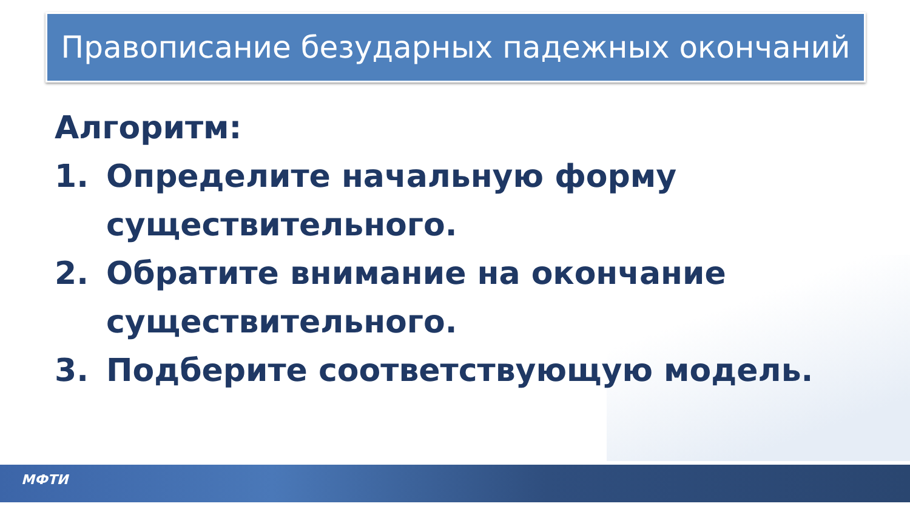Правописание безударных падежных окончаний
Алгоритм:
1. Определите начальную форму
существительного.
2. Обратите внимание на окончание
существительного.
3. Подберите соответствующую модель.
МФТИ